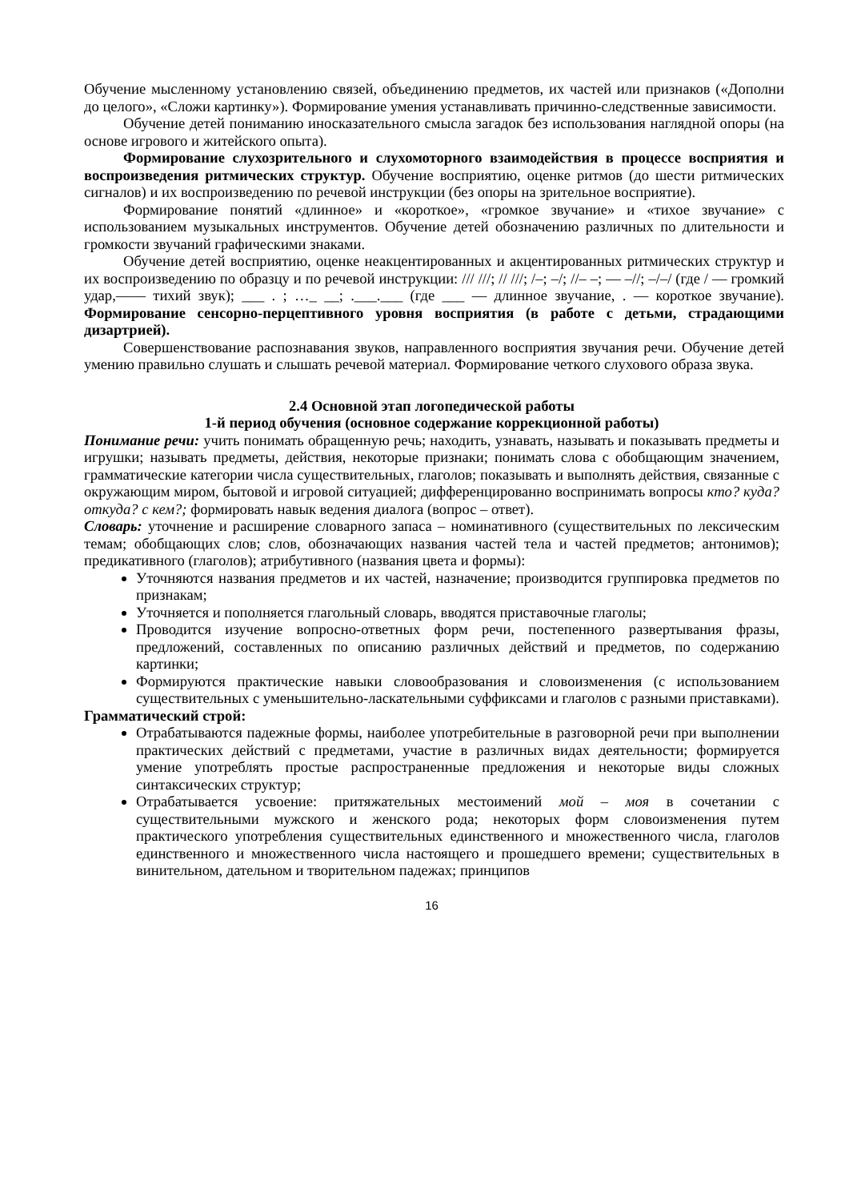Обучение мысленному установлению связей, объединению предметов, их частей или признаков («Дополни до целого», «Сложи картинку»). Формирование умения устанавливать причинно-следственные зависимости.
Обучение детей пониманию иносказательного смысла загадок без использования наглядной опоры (на основе игрового и житейского опыта).
Формирование слухозрительного и слухомоторного взаимодействия в процессе восприятия и воспроизведения ритмических структур. Обучение восприятию, оценке ритмов (до шести ритмических сигналов) и их воспроизведению по речевой инструкции (без опоры на зрительное восприятие).
Формирование понятий «длинное» и «короткое», «громкое звучание» и «тихое звучание» с использованием музыкальных инструментов. Обучение детей обозначению различных по длительности и громкости звучаний графическими знаками.
Обучение детей восприятию, оценке неакцентированных и акцентированных ритмических структур и их воспроизведению по образцу и по речевой инструкции: /// ///; // ///; /–; –/; //– –; — –//; –/–/ (где / — громкий удар,—— тихий звук); ___ . ; …_ __; .___.___ (где ___ — длинное звучание, . — короткое звучание). Формирование сенсорно-перцептивного уровня восприятия (в работе с детьми, страдающими дизартрией).
Совершенствование распознавания звуков, направленного восприятия звучания речи. Обучение детей умению правильно слушать и слышать речевой материал. Формирование четкого слухового образа звука.
2.4 Основной этап логопедической работы
1-й период обучения (основное содержание коррекционной работы)
Понимание речи: учить понимать обращенную речь; находить, узнавать, называть и показывать предметы и игрушки; называть предметы, действия, некоторые признаки; понимать слова с обобщающим значением, грамматические категории числа существительных, глаголов; показывать и выполнять действия, связанные с окружающим миром, бытовой и игровой ситуацией; дифференцированно воспринимать вопросы кто? куда? откуда? с кем?; формировать навык ведения диалога (вопрос – ответ).
Словарь: уточнение и расширение словарного запаса – номинативного (существительных по лексическим темам; обобщающих слов; слов, обозначающих названия частей тела и частей предметов; антонимов); предикативного (глаголов); атрибутивного (названия цвета и формы):
Уточняются названия предметов и их частей, назначение; производится группировка предметов по признакам;
Уточняется и пополняется глагольный словарь, вводятся приставочные глаголы;
Проводится изучение вопросно-ответных форм речи, постепенного развертывания фразы, предложений, составленных по описанию различных действий и предметов, по содержанию картинки;
Формируются практические навыки словообразования и словоизменения (с использованием существительных с уменьшительно-ласкательными суффиксами и глаголов с разными приставками).
Грамматический строй:
Отрабатываются падежные формы, наиболее употребительные в разговорной речи при выполнении практических действий с предметами, участие в различных видах деятельности; формируется умение употреблять простые распространенные предложения и некоторые виды сложных синтаксических структур;
Отрабатывается усвоение: притяжательных местоимений мой – моя в сочетании с существительными мужского и женского рода; некоторых форм словоизменения путем практического употребления существительных единственного и множественного числа, глаголов единственного и множественного числа настоящего и прошедшего времени; существительных в винительном, дательном и творительном падежах; принципов
16